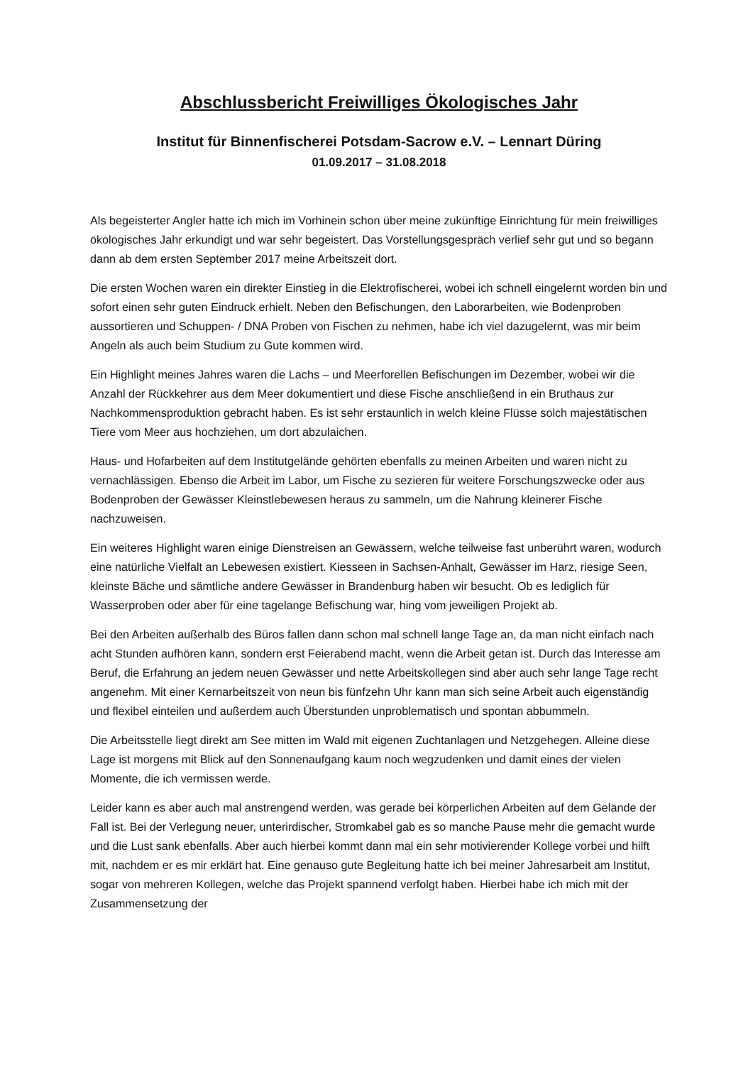Abschlussbericht Freiwilliges Ökologisches Jahr
Institut für Binnenfischerei Potsdam-Sacrow e.V. – Lennart Düring
01.09.2017 – 31.08.2018
Als begeisterter Angler hatte ich mich im Vorhinein schon über meine zukünftige Einrichtung für mein freiwilliges ökologisches Jahr erkundigt und war sehr begeistert. Das Vorstellungsgespräch verlief sehr gut und so begann dann ab dem ersten September 2017 meine Arbeitszeit dort.
Die ersten Wochen waren ein direkter Einstieg in die Elektrofischerei, wobei ich schnell eingelernt worden bin und sofort einen sehr guten Eindruck erhielt. Neben den Befischungen, den Laborarbeiten, wie Bodenproben aussortieren und Schuppen- / DNA Proben von Fischen zu nehmen, habe ich viel dazugelernt, was mir beim Angeln als auch beim Studium zu Gute kommen wird.
Ein Highlight meines Jahres waren die Lachs – und Meerforellen Befischungen im Dezember, wobei wir die Anzahl der Rückkehrer aus dem Meer dokumentiert und diese Fische anschließend in ein Bruthaus zur Nachkommensproduktion gebracht haben. Es ist sehr erstaunlich in welch kleine Flüsse solch majestätischen Tiere vom Meer aus hochziehen, um dort abzulaichen.
Haus- und Hofarbeiten auf dem Institutgelände gehörten ebenfalls zu meinen Arbeiten und waren nicht zu vernachlässigen. Ebenso die Arbeit im Labor, um Fische zu sezieren für weitere Forschungszwecke oder aus Bodenproben der Gewässer Kleinstlebewesen heraus zu sammeln, um die Nahrung kleinerer Fische nachzuweisen.
Ein weiteres Highlight waren einige Dienstreisen an Gewässern, welche teilweise fast unberührt waren, wodurch eine natürliche Vielfalt an Lebewesen existiert. Kiesseen in Sachsen-Anhalt, Gewässer im Harz, riesige Seen, kleinste Bäche und sämtliche andere Gewässer in Brandenburg haben wir besucht. Ob es lediglich für Wasserproben oder aber für eine tagelange Befischung war, hing vom jeweiligen Projekt ab.
Bei den Arbeiten außerhalb des Büros fallen dann schon mal schnell lange Tage an, da man nicht einfach nach acht Stunden aufhören kann, sondern erst Feierabend macht, wenn die Arbeit getan ist. Durch das Interesse am Beruf, die Erfahrung an jedem neuen Gewässer und nette Arbeitskollegen sind aber auch sehr lange Tage recht angenehm. Mit einer Kernarbeitszeit von neun bis fünfzehn Uhr kann man sich seine Arbeit auch eigenständig und flexibel einteilen und außerdem auch Überstunden unproblematisch und spontan abbummeln.
Die Arbeitsstelle liegt direkt am See mitten im Wald mit eigenen Zuchtanlagen und Netzgehegen. Alleine diese Lage ist morgens mit Blick auf den Sonnenaufgang kaum noch wegzudenken und damit eines der vielen Momente, die ich vermissen werde.
Leider kann es aber auch mal anstrengend werden, was gerade bei körperlichen Arbeiten auf dem Gelände der Fall ist. Bei der Verlegung neuer, unterirdischer, Stromkabel gab es so manche Pause mehr die gemacht wurde und die Lust sank ebenfalls. Aber auch hierbei kommt dann mal ein sehr motivierender Kollege vorbei und hilft mit, nachdem er es mir erklärt hat. Eine genauso gute Begleitung hatte ich bei meiner Jahresarbeit am Institut, sogar von mehreren Kollegen, welche das Projekt spannend verfolgt haben. Hierbei habe ich mich mit der Zusammensetzung der